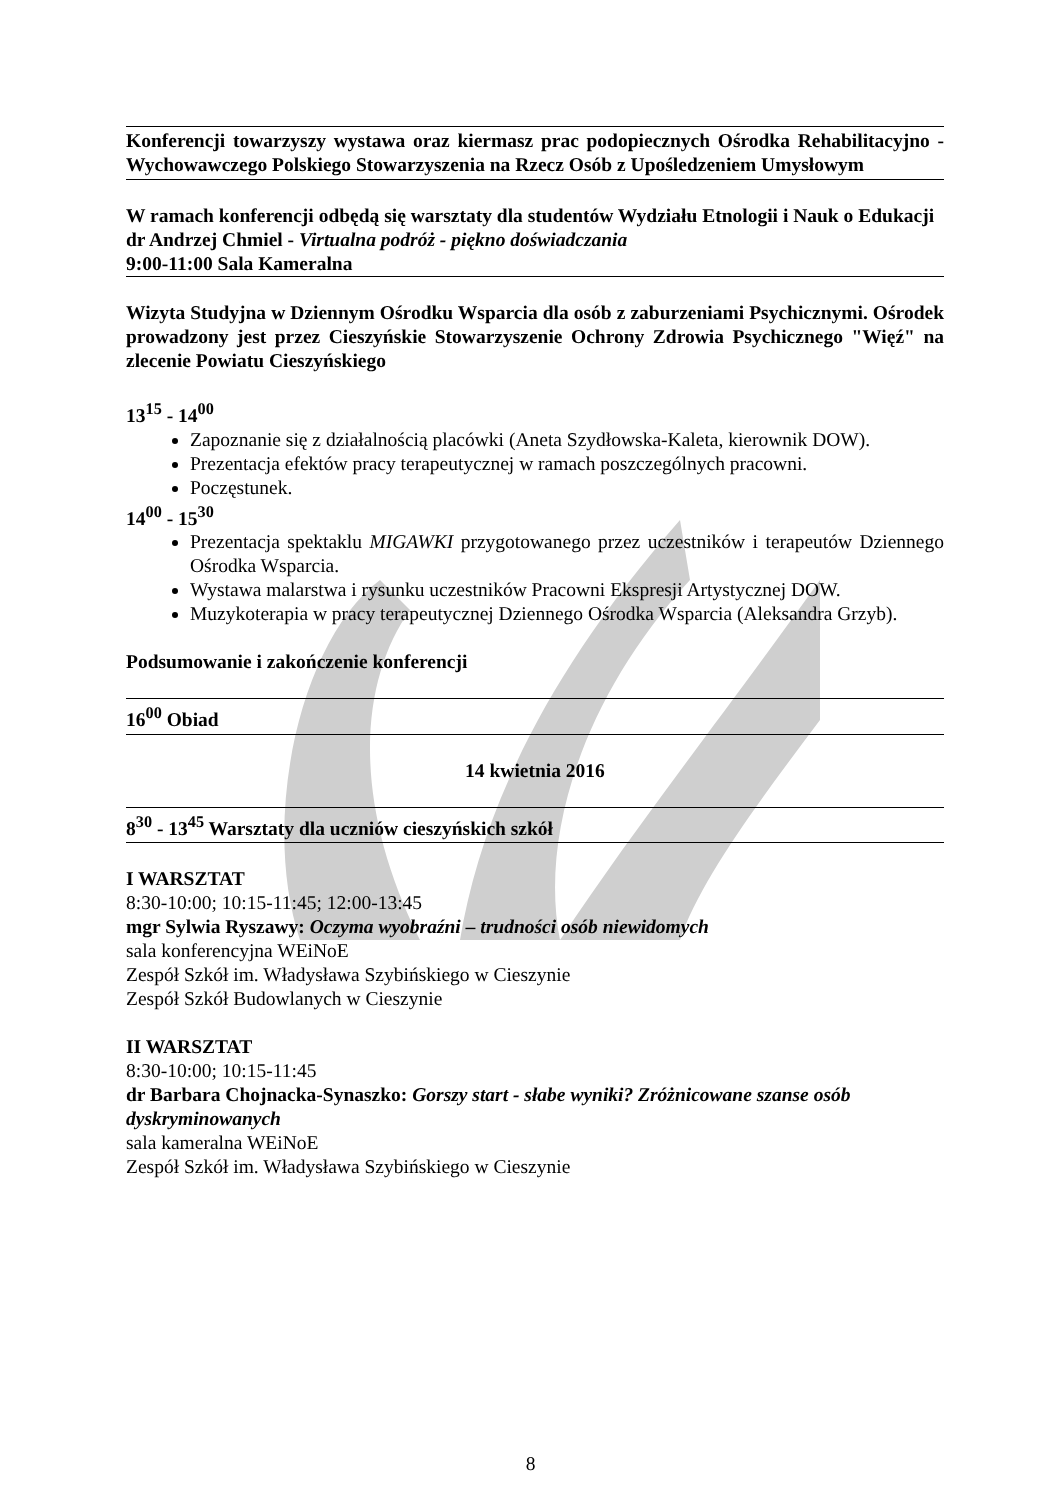Konferencji towarzyszy wystawa oraz kiermasz prac podopiecznych Ośrodka Rehabilitacyjno - Wychowawczego Polskiego Stowarzyszenia na Rzecz Osób z Upośledzeniem Umysłowym
W ramach konferencji odbędą się warsztaty dla studentów Wydziału Etnologii i Nauk o Edukacji
dr Andrzej Chmiel - Virtualna podróż - piękno doświadczania
9:00-11:00 Sala Kameralna
Wizyta Studyjna w Dziennym Ośrodku Wsparcia dla osób z zaburzeniami Psychicznymi. Ośrodek prowadzony jest przez Cieszyńskie Stowarzyszenie Ochrony Zdrowia Psychicznego "Więź" na zlecenie Powiatu Cieszyńskiego
13<sup>15</sup> - 14<sup>00</sup>
Zapoznanie się z działalnością placówki (Aneta Szydłowska-Kaleta, kierownik DOW).
Prezentacja efektów pracy terapeutycznej w ramach poszczególnych pracowni.
Poczęstunek.
14<sup>00</sup> - 15<sup>30</sup>
Prezentacja spektaklu MIGAWKI przygotowanego przez uczestników i terapeutów Dziennego Ośrodka Wsparcia.
Wystawa malarstwa i rysunku uczestników Pracowni Ekspresji Artystycznej DOW.
Muzykoterapia w pracy terapeutycznej Dziennego Ośrodka Wsparcia (Aleksandra Grzyb).
Podsumowanie i zakończenie konferencji
16<sup>00</sup> Obiad
14 kwietnia 2016
8<sup>30</sup> - 13<sup>45</sup> Warsztaty dla uczniów cieszyńskich szkół
I WARSZTAT
8:30-10:00; 10:15-11:45; 12:00-13:45
mgr Sylwia Ryszawy: Oczyma wyobraźni – trudności osób niewidomych
sala konferencyjna WEiNoE
Zespół Szkół im. Władysława Szybińskiego w Cieszynie
Zespół Szkół Budowlanych w Cieszynie
II WARSZTAT
8:30-10:00; 10:15-11:45
dr Barbara Chojnacka-Synaszko: Gorszy start - słabe wyniki? Zróżnicowane szanse osób dyskryminowanych
sala kameralna WEiNoE
Zespół Szkół im. Władysława Szybińskiego w Cieszynie
8